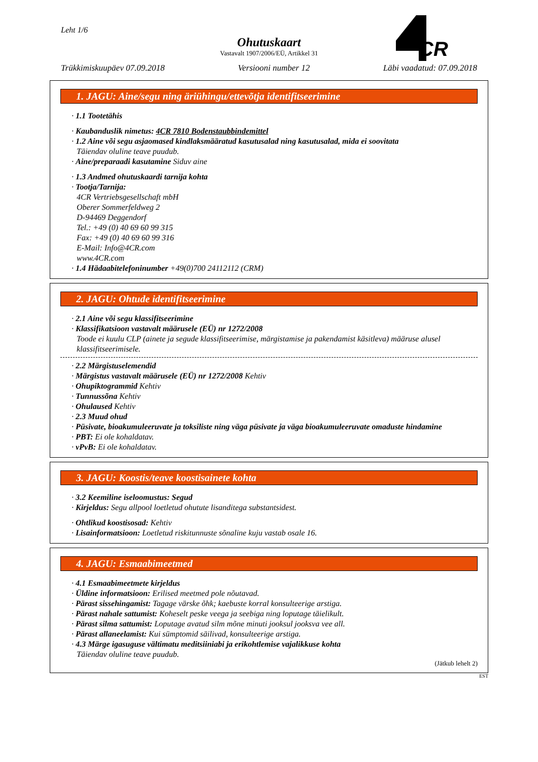Leht 1/6
Ohutuskaart
Vastavalt 1907/2006/EÜ, Artikkel 31
CR
Trükkimiskuupäev 07.09.2018 Versiooni number 12 Läbi vaadatud: 07.09.2018
1. JAGU: Aine/segu ning äriühingu/ettevõtja identifitseerimine
· 1.1 Tootetähis
· Kaubanduslik nimetus: 4CR 7810 Bodenstaubbindemittel
· 1.2 Aine või segu asjaomased kindlaksmääratud kasutusalad ning kasutusalad, mida ei soovitata
Täiendav oluline teave puudub.
· Aine/preparaadi kasutamine Siduv aine
· 1.3 Andmed ohutuskaardi tarnija kohta
· Tootja/Tarnija:
4CR Vertriebsgesellschaft mbH
Oberer Sommerfeldweg 2
D-94469 Deggendorf
Tel.: +49 (0) 40 69 60 99 315
Fax: +49 (0) 40 69 60 99 316
E-Mail: Info@4CR.com
www.4CR.com
· 1.4 Hädaabitelefoninumber +49(0)700 24112112 (CRM)
2. JAGU: Ohtude identifitseerimine
· 2.1 Aine või segu klassifitseerimine
· Klassifikatsioon vastavalt määrusele (EÜ) nr 1272/2008
Toode ei kuulu CLP (ainete ja segude klassifitseerimise, märgistamise ja pakendamist käsitleva) määruse alusel klassifitseerimisele.
· 2.2 Märgistuselemendid
· Märgistus vastavalt määrusele (EÜ) nr 1272/2008 Kehtiv
· Ohupiktogrammid Kehtiv
· Tunnussõna Kehtiv
· Ohulaused Kehtiv
· 2.3 Muud ohud
· Püsivate, bioakumuleeruvate ja toksiliste ning väga püsivate ja väga bioakumuleeruvate omaduste hindamine
· PBT: Ei ole kohaldatav.
· vPvB: Ei ole kohaldatav.
3. JAGU: Koostis/teave koostisainete kohta
· 3.2 Keemiline iseloomustus: Segud
· Kirjeldus: Segu allpool loetletud ohutute lisanditega substantsidest.
· Ohtlikud koostisosad: Kehtiv
· Lisainformatsioon: Loetletud riskitunnuste sõnaline kuju vastab osale 16.
4. JAGU: Esmaabimeetmed
· 4.1 Esmaabimeetmete kirjeldus
· Üldine informatsioon: Erilised meetmed pole nõutavad.
· Pärast sissehingamist: Tagage värske õhk; kaebuste korral konsulteerige arstiga.
· Pärast nahale sattumist: Koheselt peske veega ja seebiga ning loputage täielikult.
· Pärast silma sattumist: Loputage avatud silm mõne minuti jooksul jooksva vee all.
· Pärast allaneelamist: Kui sümptomid säilivad, konsulteerige arstiga.
· 4.3 Märge igasuguse vältimatu meditsiiniabi ja erikohtlemise vajalikkuse kohta
Täiendav oluline teave puudub.
(Jätkub lehelt 2)
EST